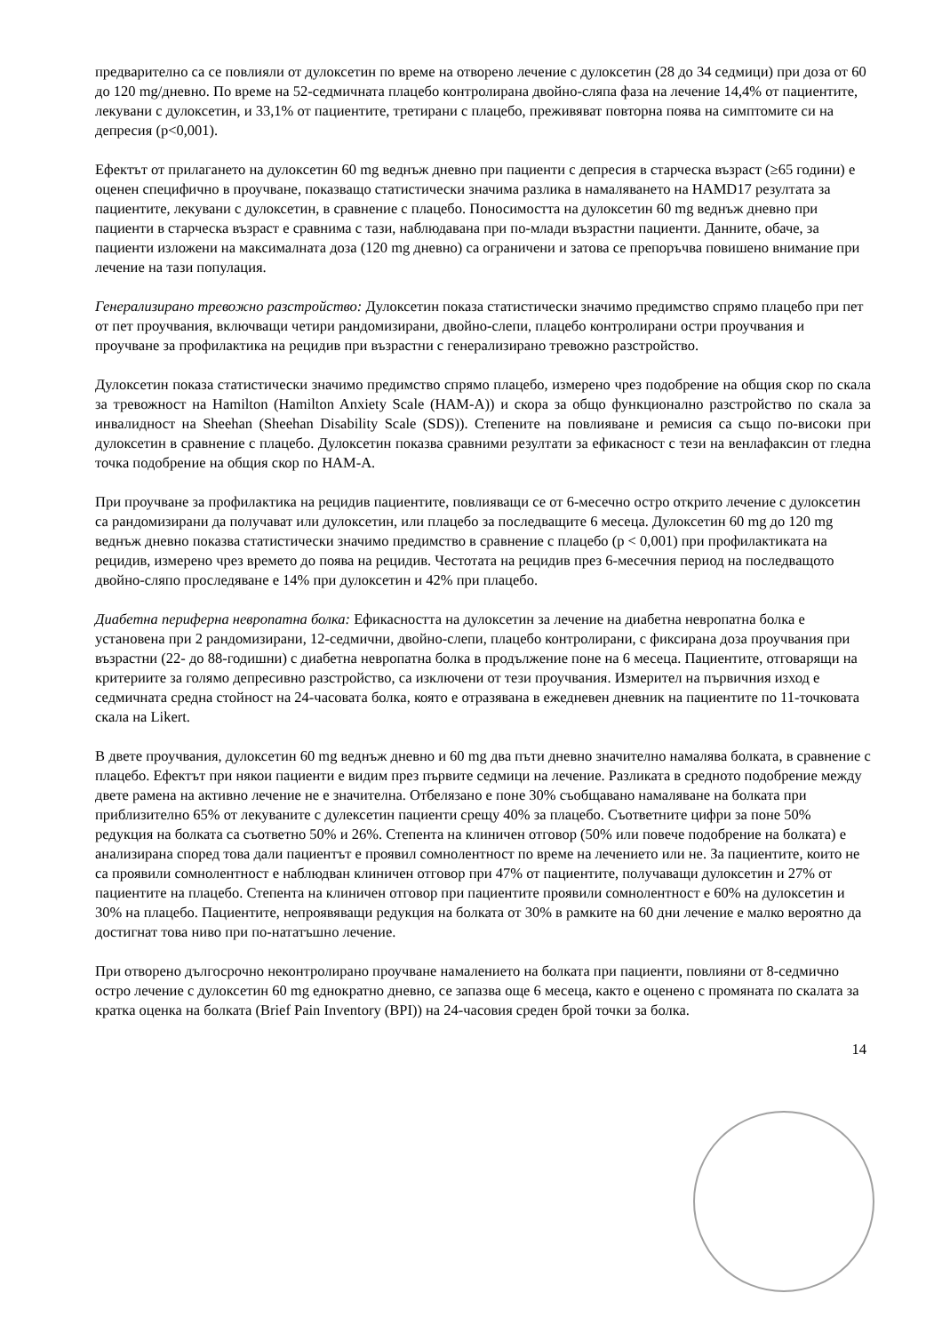предварително са се повлияли от дулоксетин по време на отворено лечение с дулоксетин (28 до 34 седмици) при доза от 60 до 120 mg/дневно. По време на 52-седмичната плацебо контролирана двойно-сляпа фаза на лечение 14,4% от пациентите, лекувани с дулоксетин, и 33,1% от пациентите, третирани с плацебо, преживяват повторна поява на симптомите си на депресия (p<0,001).
Ефектът от прилагането на дулоксетин 60 mg веднъж дневно при пациенти с депресия в старческа възраст (≥65 години) е оценен специфично в проучване, показващо статистически значима разлика в намаляването на HAMD17 резултата за пациентите, лекувани с дулоксетин, в сравнение с плацебо. Поносимостта на дулоксетин 60 mg веднъж дневно при пациенти в старческа възраст е сравнима с тази, наблюдавана при по-млади възрастни пациенти. Данните, обаче, за пациенти изложени на максималната доза (120 mg дневно) са ограничени и затова се препоръчва повишено внимание при лечение на тази популация.
Генерализирано тревожно разстройство: Дулоксетин показа статистически значимо предимство спрямо плацебо при пет от пет проучвания, включващи четири рандомизирани, двойно-слепи, плацебо контролирани остри проучвания и проучване за профилактика на рецидив при възрастни с генерализирано тревожно разстройство.
Дулоксетин показа статистически значимо предимство спрямо плацебо, измерено чрез подобрение на общия скор по скала за тревожност на Hamilton (Hamilton Anxiety Scale (HAM-A)) и скора за общо функционално разстройство по скала за инвалидност на Sheehan (Sheehan Disability Scale (SDS)). Степените на повлияване и ремисия са също по-високи при дулоксетин в сравнение с плацебо. Дулоксетин показва сравними резултати за ефикасност с тези на венлафаксин от гледна точка подобрение на общия скор по HAM-A.
При проучване за профилактика на рецидив пациентите, повлияващи се от 6-месечно остро открито лечение с дулоксетин са рандомизирани да получават или дулоксетин, или плацебо за последващите 6 месеца. Дулоксетин 60 mg до 120 mg веднъж дневно показва статистически значимо предимство в сравнение с плацебо (p < 0,001) при профилактиката на рецидив, измерено чрез времето до поява на рецидив. Честотата на рецидив през 6-месечния период на последващото двойно-сляпо проследяване е 14% при дулоксетин и 42% при плацебо.
Диабетна периферна невропатна болка: Ефикасността на дулоксетин за лечение на диабетна невропатна болка е установена при 2 рандомизирани, 12-седмични, двойно-слепи, плацебо контролирани, с фиксирана доза проучвания при възрастни (22- до 88-годишни) с диабетна невропатна болка в продължение поне на 6 месеца. Пациентите, отговарящи на критериите за голямо депресивно разстройство, са изключени от тези проучвания. Измерител на първичния изход е седмичната средна стойност на 24-часовата болка, която е отразявана в ежедневен дневник на пациентите по 11-точковата скала на Likert.
В двете проучвания, дулоксетин 60 mg веднъж дневно и 60 mg два пъти дневно значително намалява болката, в сравнение с плацебо. Ефектът при някои пациенти е видим през първите седмици на лечение. Разликата в средното подобрение между двете рамена на активно лечение не е значителна. Отбелязано е поне 30% съобщавано намаляване на болката при приблизително 65% от лекуваните с дулексетин пациенти срещу 40% за плацебо. Съответните цифри за поне 50% редукция на болката са съответно 50% и 26%. Степента на клиничен отговор (50% или повече подобрение на болката) е анализирана според това дали пациентът е проявил сомнолентност по време на лечението или не. За пациентите, които не са проявили сомнолентност е наблюдван клиничен отговор при 47% от пациентите, получаващи дулоксетин и 27% от пациентите на плацебо. Степента на клиничен отговор при пациентите проявили сомнолентност е 60% на дулоксетин и 30% на плацебо. Пациентите, непроявяващи редукция на болката от 30% в рамките на 60 дни лечение е малко вероятно да достигнат това ниво при по-нататъшно лечение.
При отворено дългосрочно неконтролирано проучване намалението на болката при пациенти, повлияни от 8-седмично остро лечение с дулоксетин 60 mg еднократно дневно, се запазва още 6 месеца, както е оценено с промяната по скалата за кратка оценка на болката (Brief Pain Inventory (BPI)) на 24-часовия среден брой точки за болка.
14